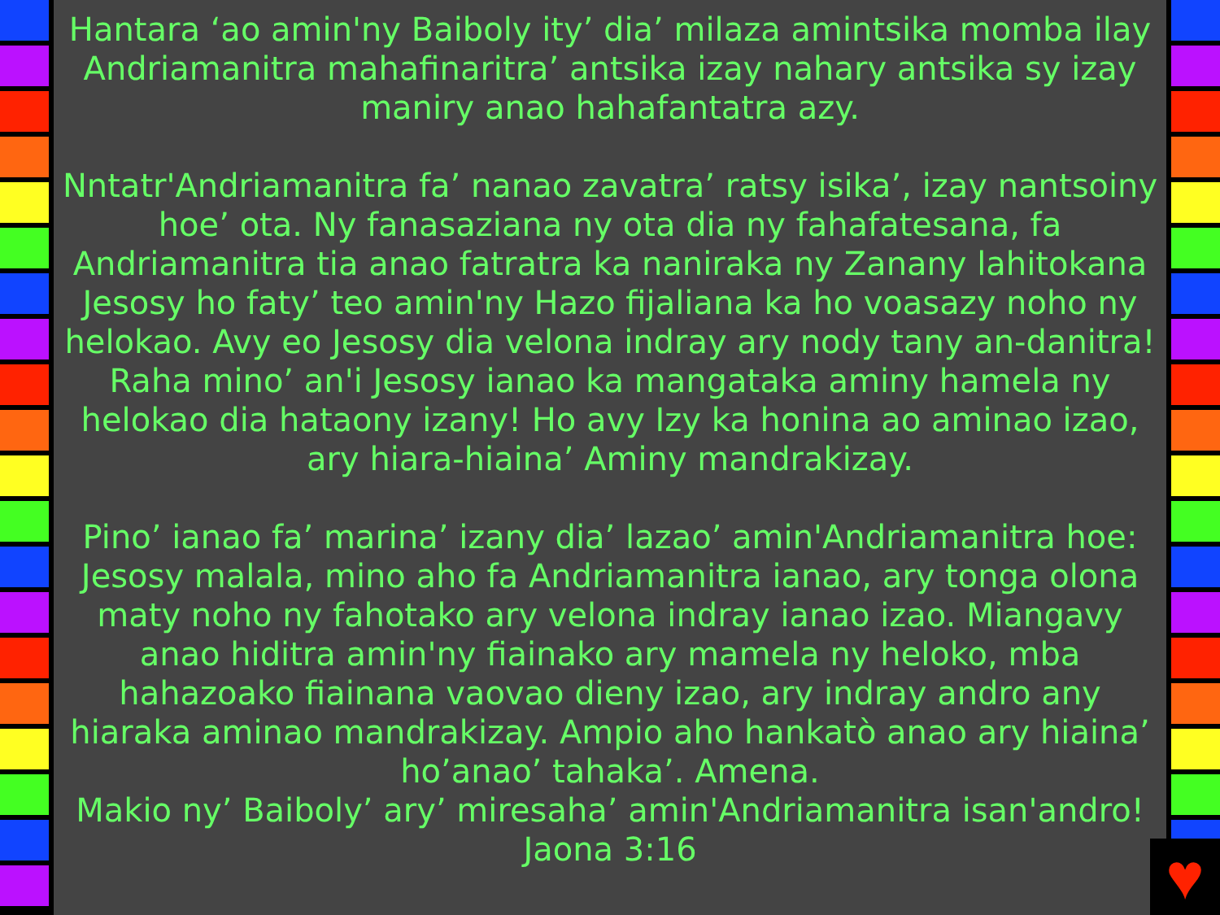Hantara ‘ao amin'ny Baiboly ity’ dia’ milaza amintsika momba ilay Andriamanitra mahafinaritra’ antsika izay nahary antsika sy izay maniry anao hahafantatra azy.
Nntatr'Andriamanitra fa’ nanao zavatra’ ratsy isika’, izay nantsoiny hoe’ ota. Ny fanasaziana ny ota dia ny fahafatesana, fa Andriamanitra tia anao fatratra ka naniraka ny Zanany lahitokana Jesosy ho faty’ teo amin'ny Hazo fijaliana ka ho voasazy noho ny helokao. Avy eo Jesosy dia velona indray ary nody tany an-danitra! Raha mino’ an'i Jesosy ianao ka mangataka aminy hamela ny helokao dia hataony izany! Ho avy Izy ka honina ao aminao izao, ary hiara-hiaina’ Aminy mandrakizay.
Pino’ ianao fa’ marina’ izany dia’ lazao’ amin'Andriamanitra hoe: Jesosy malala, mino aho fa Andriamanitra ianao, ary tonga olona maty noho ny fahotako ary velona indray ianao izao. Miangavy anao hiditra amin'ny fiainako ary mamela ny heloko, mba hahazoako fiainana vaovao dieny izao, ary indray andro any hiaraka aminao mandrakizay. Ampio aho hankatò anao ary hiaina’ ho’anao’ tahaka’. Amena.
Makio ny’ Baiboly’ ary’ miresaha’ amin'Andriamanitra isan'andro! Jaona 3:16
♥